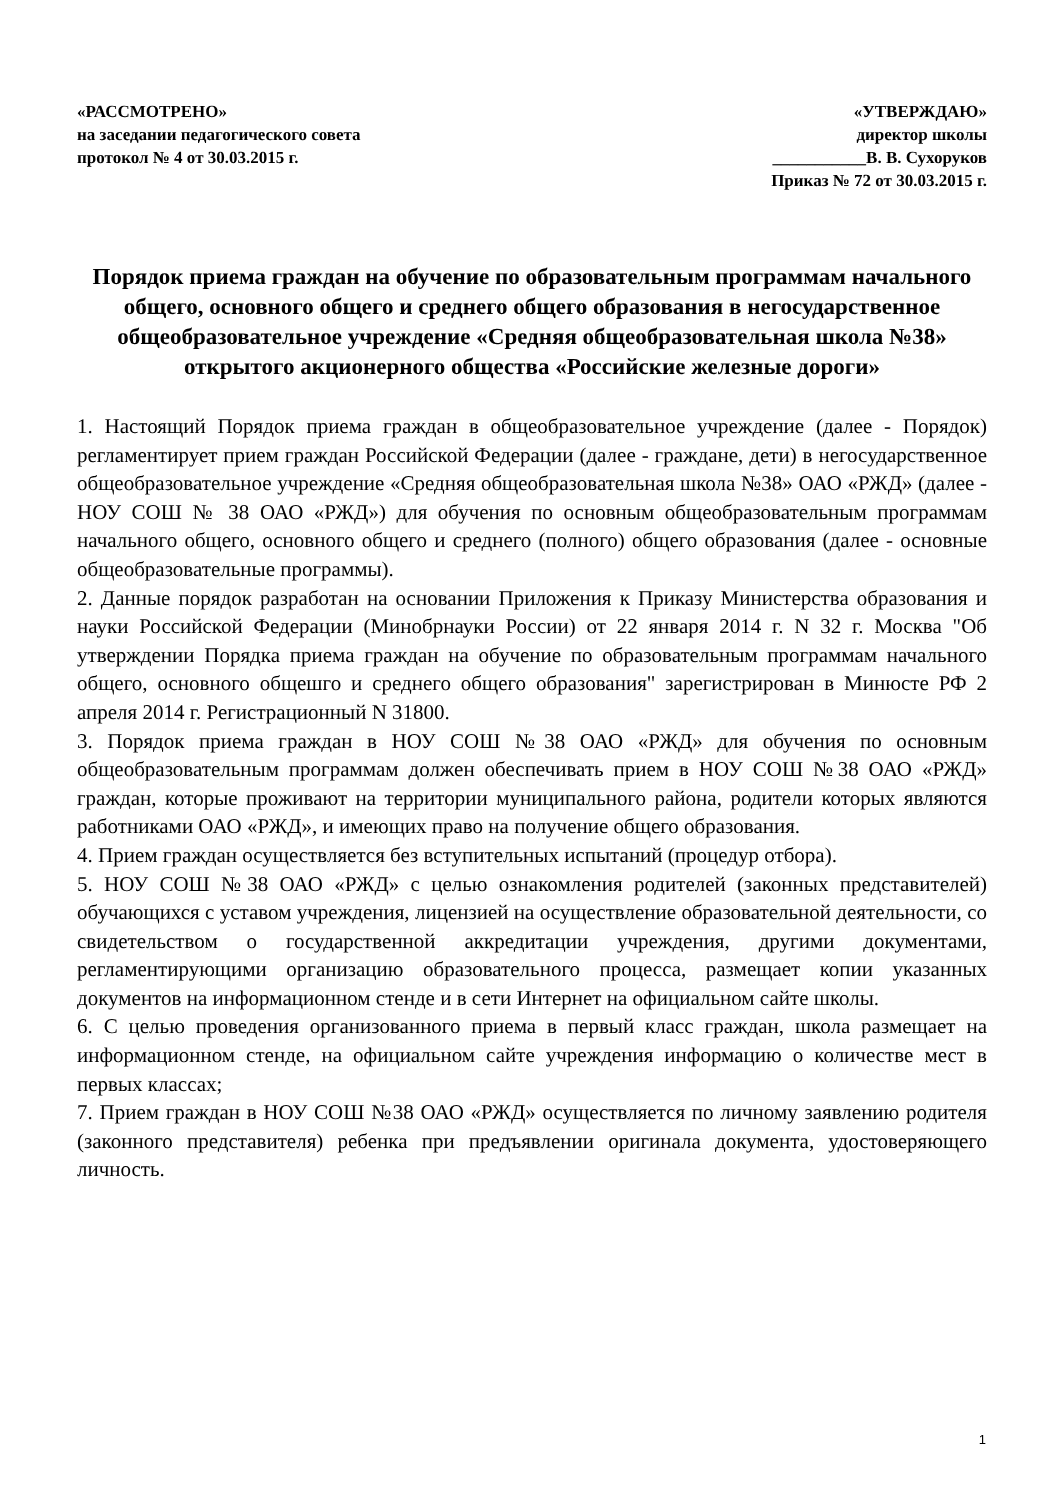«РАССМОТРЕНО»
на заседании педагогического совета
протокол № 4 от 30.03.2015 г.
«УТВЕРЖДАЮ»
директор школы
___________В. В. Сухоруков
Приказ № 72 от 30.03.2015 г.
Порядок приема граждан на обучение по образовательным программам начального общего, основного общего и среднего общего образования в негосударственное общеобразовательное учреждение «Средняя общеобразовательная школа №38» открытого акционерного общества «Российские железные дороги»
1. Настоящий Порядок приема граждан в общеобразовательное учреждение (далее - Порядок) регламентирует прием граждан Российской Федерации (далее - граждане, дети) в негосударственное общеобразовательное учреждение «Средняя общеобразовательная школа №38» ОАО «РЖД» (далее - НОУ СОШ № 38 ОАО «РЖД») для обучения по основным общеобразовательным программам начального общего, основного общего и среднего (полного) общего образования (далее - основные общеобразовательные программы).
2. Данные порядок разработан на основании Приложения к Приказу Министерства образования и науки Российской Федерации (Минобрнауки России) от 22 января 2014 г. N 32 г. Москва "Об утверждении Порядка приема граждан на обучение по образовательным программам начального общего, основного общешго и среднего общего образования" зарегистрирован в Минюсте РФ 2 апреля 2014 г. Регистрационный N 31800.
3. Порядок приема граждан в НОУ СОШ №38 ОАО «РЖД» для обучения по основным общеобразовательным программам должен обеспечивать прием в НОУ СОШ №38 ОАО «РЖД» граждан, которые проживают на территории муниципального района, родители которых являются работниками ОАО «РЖД», и имеющих право на получение общего образования.
4. Прием граждан осуществляется без вступительных испытаний (процедур отбора).
5. НОУ СОШ №38 ОАО «РЖД» с целью ознакомления родителей (законных представителей) обучающихся с уставом учреждения, лицензией на осуществление образовательной деятельности, со свидетельством о государственной аккредитации учреждения, другими документами, регламентирующими организацию образовательного процесса, размещает копии указанных документов на информационном стенде и в сети Интернет на официальном сайте школы.
6. С целью проведения организованного приема в первый класс граждан, школа размещает на информационном стенде, на официальном сайте учреждения информацию о количестве мест в первых классах;
7. Прием граждан в НОУ СОШ №38 ОАО «РЖД» осуществляется по личному заявлению родителя (законного представителя) ребенка при предъявлении оригинала документа, удостоверяющего личность.
1